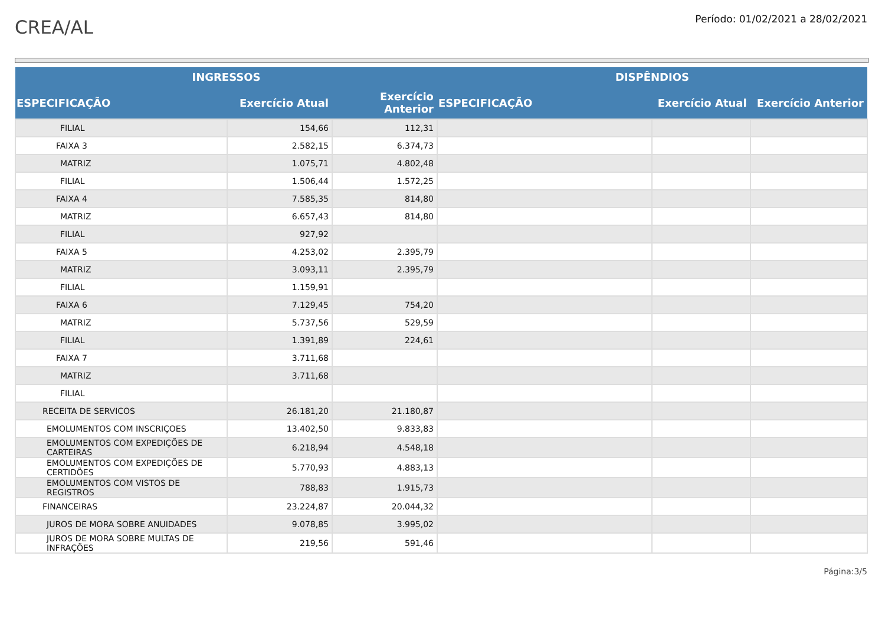CREA/AL
Período: 01/02/2021 a 28/02/2021
| INGRESSOS | | | DISPÊNDIOS | | |
| --- | --- | --- | --- | --- | --- |
| ESPECIFICAÇÃO | Exercício Atual | Exercício Anterior | ESPECIFICAÇÃO | Exercício Atual | Exercício Anterior |
| FILIAL | 154,66 | 112,31 | | | |
| FAIXA 3 | 2.582,15 | 6.374,73 | | | |
| MATRIZ | 1.075,71 | 4.802,48 | | | |
| FILIAL | 1.506,44 | 1.572,25 | | | |
| FAIXA 4 | 7.585,35 | 814,80 | | | |
| MATRIZ | 6.657,43 | 814,80 | | | |
| FILIAL | 927,92 | | | | |
| FAIXA 5 | 4.253,02 | 2.395,79 | | | |
| MATRIZ | 3.093,11 | 2.395,79 | | | |
| FILIAL | 1.159,91 | | | | |
| FAIXA 6 | 7.129,45 | 754,20 | | | |
| MATRIZ | 5.737,56 | 529,59 | | | |
| FILIAL | 1.391,89 | 224,61 | | | |
| FAIXA 7 | 3.711,68 | | | | |
| MATRIZ | 3.711,68 | | | | |
| FILIAL | | | | | |
| RECEITA DE SERVICOS | 26.181,20 | 21.180,87 | | | |
| EMOLUMENTOS COM INSCRIÇOES | 13.402,50 | 9.833,83 | | | |
| EMOLUMENTOS COM EXPEDIÇÕES DE CARTEIRAS | 6.218,94 | 4.548,18 | | | |
| EMOLUMENTOS COM EXPEDIÇÕES DE CERTIDÕES | 5.770,93 | 4.883,13 | | | |
| EMOLUMENTOS COM VISTOS DE REGISTROS | 788,83 | 1.915,73 | | | |
| FINANCEIRAS | 23.224,87 | 20.044,32 | | | |
| JUROS DE MORA SOBRE ANUIDADES | 9.078,85 | 3.995,02 | | | |
| JUROS DE MORA SOBRE MULTAS DE INFRAÇÕES | 219,56 | 591,46 | | | |
Página:3/5